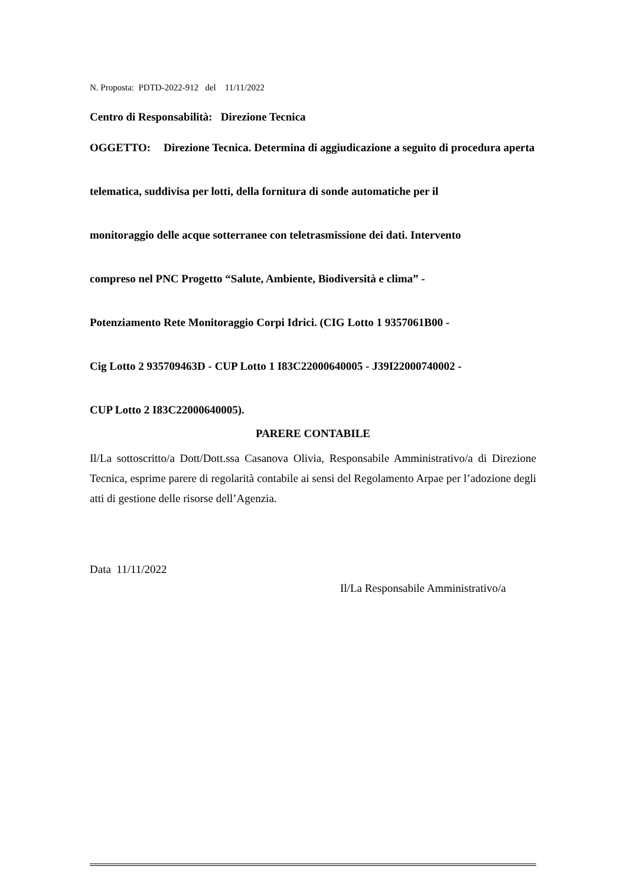N. Proposta: PDTD-2022-912 del 11/11/2022
Centro di Responsabilità: Direzione Tecnica
OGGETTO: Direzione Tecnica. Determina di aggiudicazione a seguito di procedura aperta
telematica, suddivisa per lotti, della fornitura di sonde automatiche per il
monitoraggio delle acque sotterranee con teletrasmissione dei dati. Intervento
compreso nel PNC Progetto “Salute, Ambiente, Biodiversità e clima” -
Potenziamento Rete Monitoraggio Corpi Idrici. (CIG Lotto 1 9357061B00 -
Cig Lotto 2 935709463D - CUP Lotto 1 I83C22000640005 - J39I22000740002 -
CUP Lotto 2 I83C22000640005).
PARERE CONTABILE
Il/La sottoscritto/a Dott/Dott.ssa Casanova Olivia, Responsabile Amministrativo/a di Direzione Tecnica, esprime parere di regolarità contabile ai sensi del Regolamento Arpae per l’adozione degli atti di gestione delle risorse dell’Agenzia.
Data 11/11/2022
Il/La Responsabile Amministrativo/a